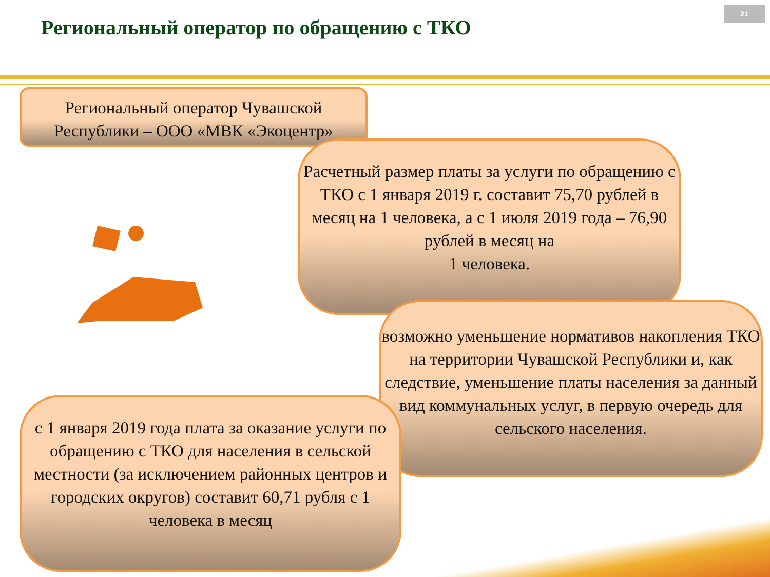21
Региональный оператор по обращению с ТКО
Региональный оператор Чувашской Республики – ООО «МВК «Экоцентр»
Расчетный размер платы за услуги по обращению с ТКО с 1 января 2019 г. составит 75,70 рублей в месяц на 1 человека, а с 1 июля 2019 года – 76,90 рублей в месяц на
1 человека.
возможно уменьшение нормативов накопления ТКО на территории Чувашской Республики и, как следствие, уменьшение платы населения за данный вид коммунальных услуг, в первую очередь для сельского населения.
с 1 января 2019 года плата за оказание услуги по обращению с ТКО для населения в сельской местности (за исключением районных центров и городских округов) составит 60,71 рубля с 1 человека в месяц